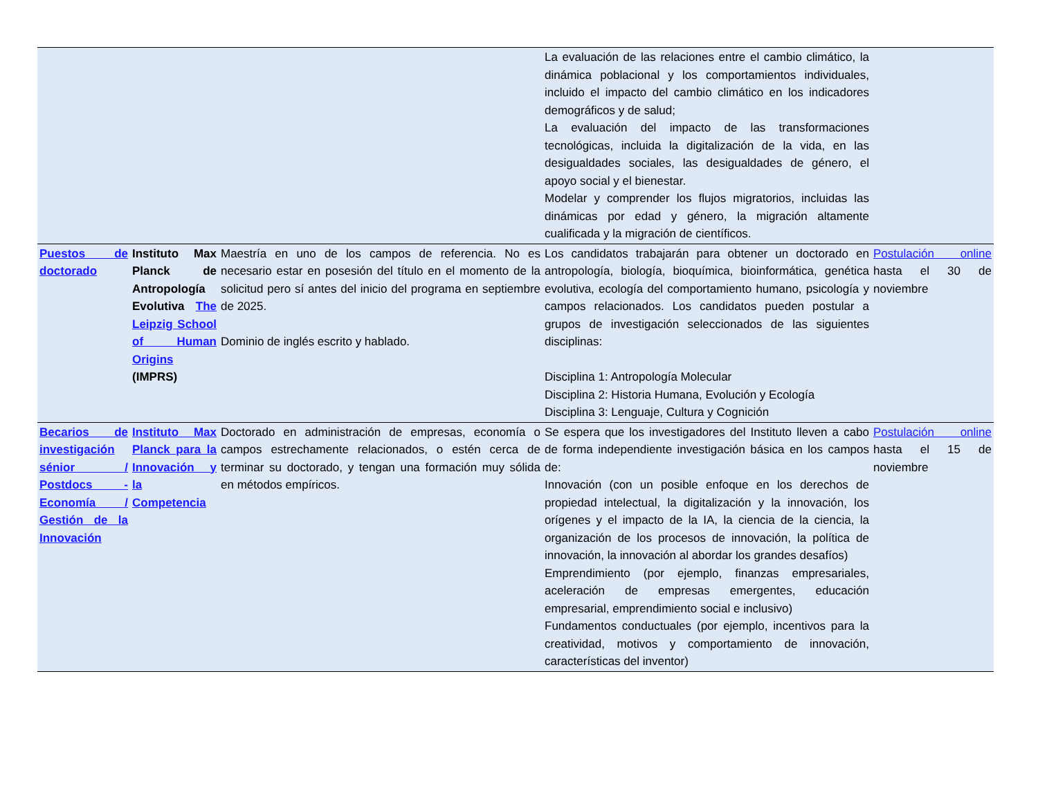| | | | La evaluación de las relaciones entre el cambio climático, la dinámica poblacional y los comportamientos individuales, incluido el impacto del cambio climático en los indicadores demográficos y de salud; La evaluación del impacto de las transformaciones tecnológicas, incluida la digitalización de la vida, en las desigualdades sociales, las desigualdades de género, el apoyo social y el bienestar. Modelar y comprender los flujos migratorios, incluidas las dinámicas por edad y género, la migración altamente cualificada y la migración de científicos. | |
| Puestos de doctorado | Instituto Max Planck de Antropología Evolutiva The Leipzig School of Human Origins (IMPRS) | Maestría en uno de los campos de referencia. No es necesario estar en posesión del título en el momento de la solicitud pero sí antes del inicio del programa en septiembre de 2025. Dominio de inglés escrito y hablado. | Los candidatos trabajarán para obtener un doctorado en antropología, biología, bioquímica, bioinformática, genética evolutiva, ecología del comportamiento humano, psicología y campos relacionados. Los candidatos pueden postular a grupos de investigación seleccionados de las siguientes disciplinas: Disciplina 1: Antropología Molecular Disciplina 2: Historia Humana, Evolución y Ecología Disciplina 3: Lenguaje, Cultura y Cognición | Postulación online hasta el 30 de noviembre |
| Becarios de investigación sénior / Postdocs - Economía / Gestión de la Innovación | Instituto Max Planck para la Innovación y la Competencia | Doctorado en administración de empresas, economía o campos estrechamente relacionados, o estén cerca de terminar su doctorado, y tengan una formación muy sólida en métodos empíricos. | Se espera que los investigadores del Instituto lleven a cabo de forma independiente investigación básica en los campos de: Innovación (con un posible enfoque en los derechos de propiedad intelectual, la digitalización y la innovación, los orígenes y el impacto de la IA, la ciencia de la ciencia, la organización de los procesos de innovación, la política de innovación, la innovación al abordar los grandes desafíos) Emprendimiento (por ejemplo, finanzas empresariales, aceleración de empresas emergentes, educación empresarial, emprendimiento social e inclusivo) Fundamentos conductuales (por ejemplo, incentivos para la creatividad, motivos y comportamiento de innovación, características del inventor) | Postulación online hasta el 15 de noviembre |